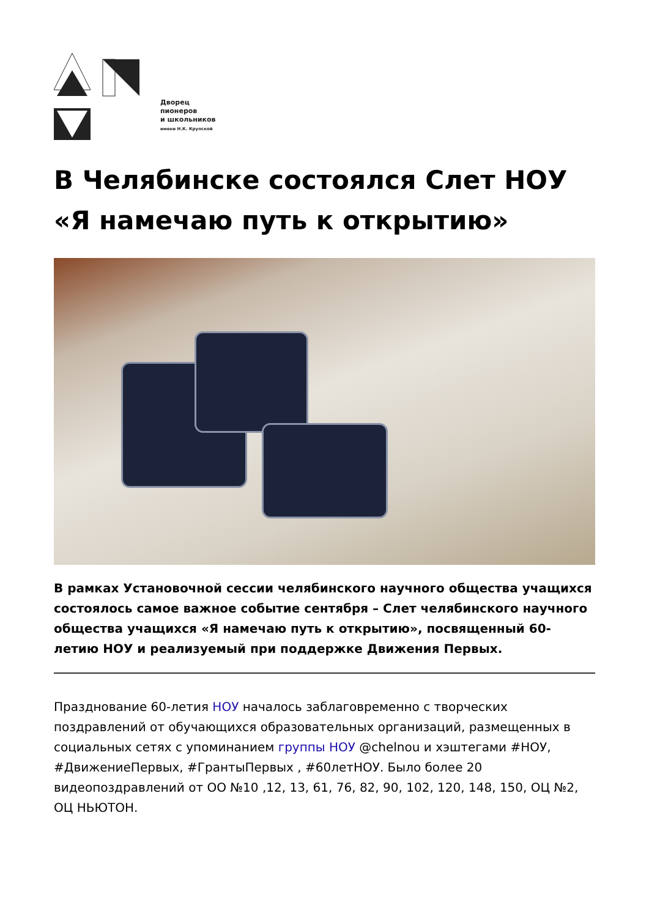Дворец
пионеров
и школьников
имени Н.К. Крупской
В Челябинске состоялся Слет НОУ «Я намечаю путь к открытию»
В рамках Установочной сессии челябинского научного общества учащихся состоялось самое важное событие сентября – Слет челябинского научного общества учащихся «Я намечаю путь к открытию», посвященный 60-летию НОУ и реализуемый при поддержке Движения Первых.
Празднование 60-летия НОУ началось заблаговременно с творческих поздравлений от обучающихся образовательных организаций, размещенных в социальных сетях с упоминанием группы НОУ @chelnou и хэштегами #НОУ, #ДвижениеПервых, #ГрантыПервых , #60летНОУ. Было более 20 видеопоздравлений от ОО №10 ,12, 13, 61, 76, 82, 90, 102, 120, 148, 150, ОЦ №2, ОЦ НЬЮТОН.